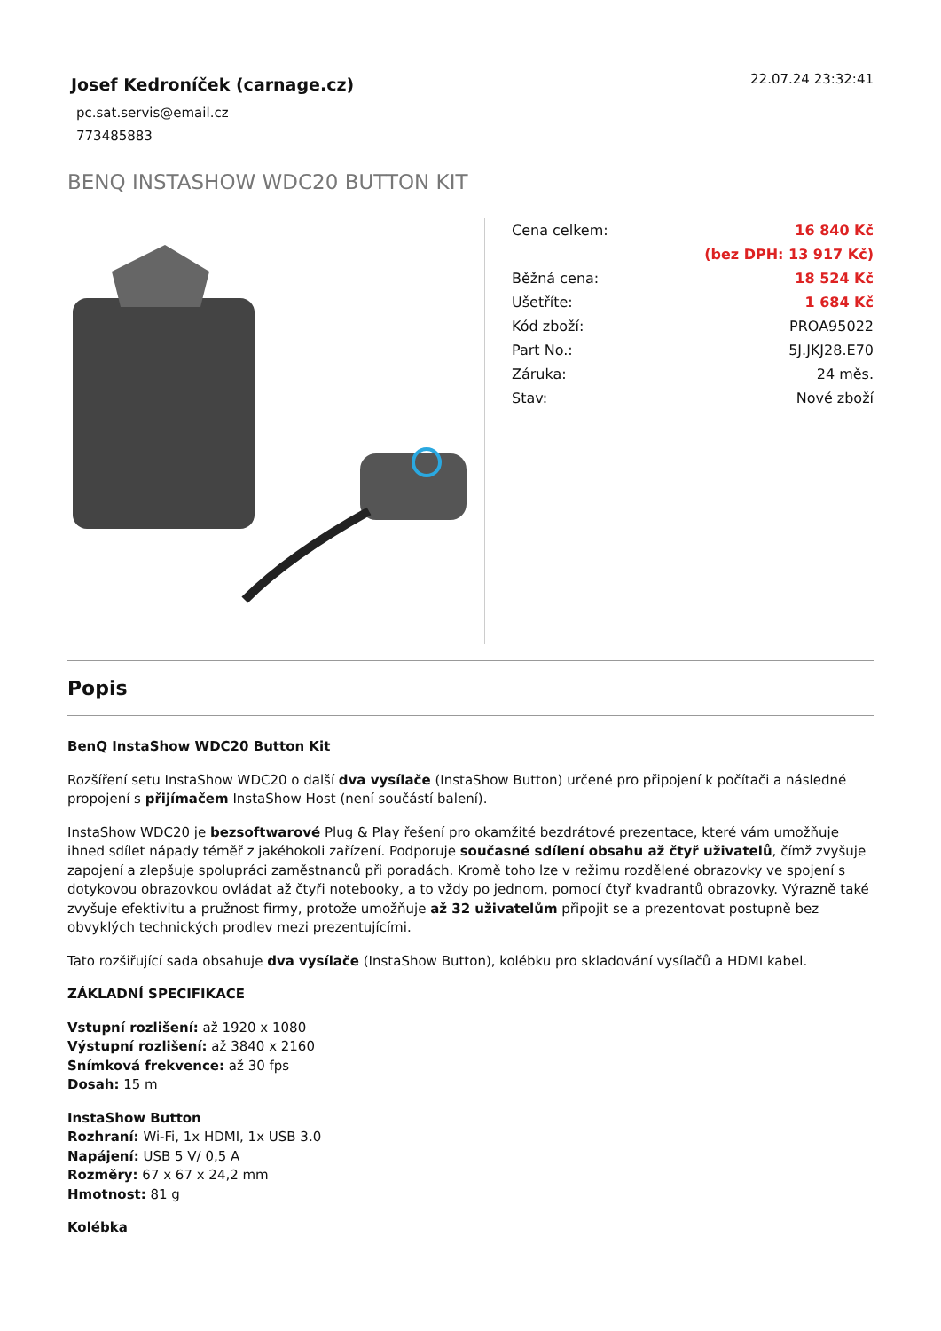Josef Kedroníček (carnage.cz)
pc.sat.servis@email.cz
773485883
22.07.24 23:32:41
BENQ INSTASHOW WDC20 BUTTON KIT
| Cena celkem: | 16 840 Kč |
| | (bez DPH: 13 917 Kč) |
| Běžná cena: | 18 524 Kč |
| Ušetříte: | 1 684 Kč |
| Kód zboží: | PROA95022 |
| Part No.: | 5J.JKJ28.E70 |
| Záruka: | 24 měs. |
| Stav: | Nové zboží |
Popis
BenQ InstaShow WDC20 Button Kit
Rozšíření setu InstaShow WDC20 o další dva vysílače (InstaShow Button) určené pro připojení k počítači a následné propojení s přijímačem InstaShow Host (není součástí balení).
InstaShow WDC20 je bezsoftwarové Plug & Play řešení pro okamžité bezdrátové prezentace, které vám umožňuje ihned sdílet nápady téměř z jakéhokoli zařízení. Podporuje současné sdílení obsahu až čtyř uživatelů, čímž zvyšuje zapojení a zlepšuje spolupráci zaměstnanců při poradách. Kromě toho lze v režimu rozdělené obrazovky ve spojení s dotykovou obrazovkou ovládat až čtyři notebooky, a to vždy po jednom, pomocí čtyř kvadrantů obrazovky. Výrazně také zvyšuje efektivitu a pružnost firmy, protože umožňuje až 32 uživatelům připojit se a prezentovat postupně bez obvyklých technických prodlev mezi prezentujícími.
Tato rozšiřující sada obsahuje dva vysílače (InstaShow Button), kolébku pro skladování vysílačů a HDMI kabel.
ZÁKLADNÍ SPECIFIKACE
Vstupní rozlišení: až 1920 x 1080
Výstupní rozlišení: až 3840 x 2160
Snímková frekvence: až 30 fps
Dosah: 15 m
InstaShow Button
Rozhraní: Wi-Fi, 1x HDMI, 1x USB 3.0
Napájení: USB 5 V/ 0,5 A
Rozměry: 67 x 67 x 24,2 mm
Hmotnost: 81 g
Kolébka